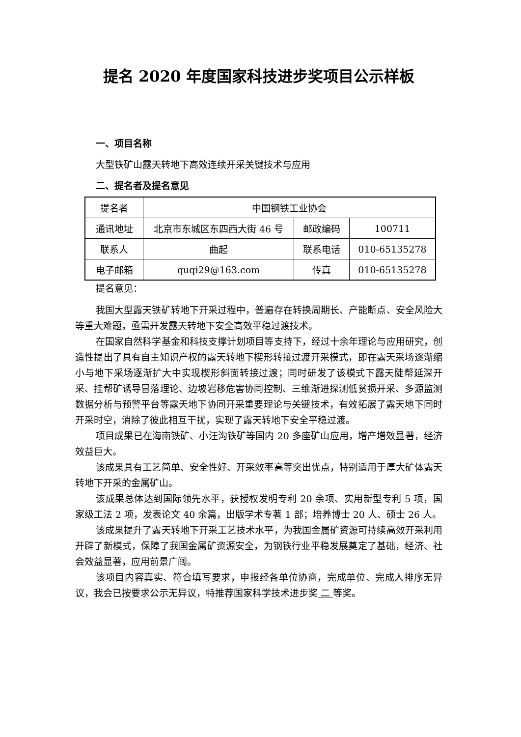提名 2020 年度国家科技进步奖项目公示样板
一、项目名称
大型铁矿山露天转地下高效连续开采关键技术与应用
二、提名者及提名意见
| 提名者 | 中国钢铁工业协会 | | |
| 通讯地址 | 北京市东城区东四西大街 46 号 | 邮政编码 | 100711 |
| 联系人 | 曲起 | 联系电话 | 010-65135278 |
| 电子邮箱 | quqi29@163.com | 传真 | 010-65135278 |
提名意见：
我国大型露天铁矿转地下开采过程中，普遍存在转换周期长、产能断点、安全风险大等重大难题，亟需开发露天转地下安全高效平稳过渡技术。
在国家自然科学基金和科技支撑计划项目等支持下，经过十余年理论与应用研究，创造性提出了具有自主知识产权的露天转地下楔形转接过渡开采模式，即在露天采场逐渐缩小与地下采场逐渐扩大中实现楔形斜面转接过渡；同时研发了该模式下露天陡帮延深开采、挂帮矿诱导冒落理论、边坡岩移危害协同控制、三维渐进探测低贫损开采、多源监测数据分析与预警平台等露天地下协同开采重要理论与关键技术，有效拓展了露天地下同时开采时空，消除了彼此相互干扰，实现了露天转地下安全平稳过渡。
项目成果已在海南铁矿、小汪沟铁矿等国内 20 多座矿山应用，增产增效显著，经济效益巨大。
该成果具有工艺简单、安全性好、开采效率高等突出优点，特别适用于厚大矿体露天转地下开采的金属矿山。
该成果总体达到国际领先水平，获授权发明专利 20 余项、实用新型专利 5 项，国家级工法 2 项，发表论文 40 余篇，出版学术专著 1 部；培养博士 20 人、硕士 26 人。
该成果提升了露天转地下开采工艺技术水平，为我国金属矿资源可持续高效开采利用开辟了新模式，保障了我国金属矿资源安全，为钢铁行业平稳发展奠定了基础，经济、社会效益显著，应用前景广阔。
该项目内容真实、符合填写要求，申报经各单位协商，完成单位、完成人排序无异议，我会已按要求公示无异议，特推荐国家科学技术进步奖 二 等奖。